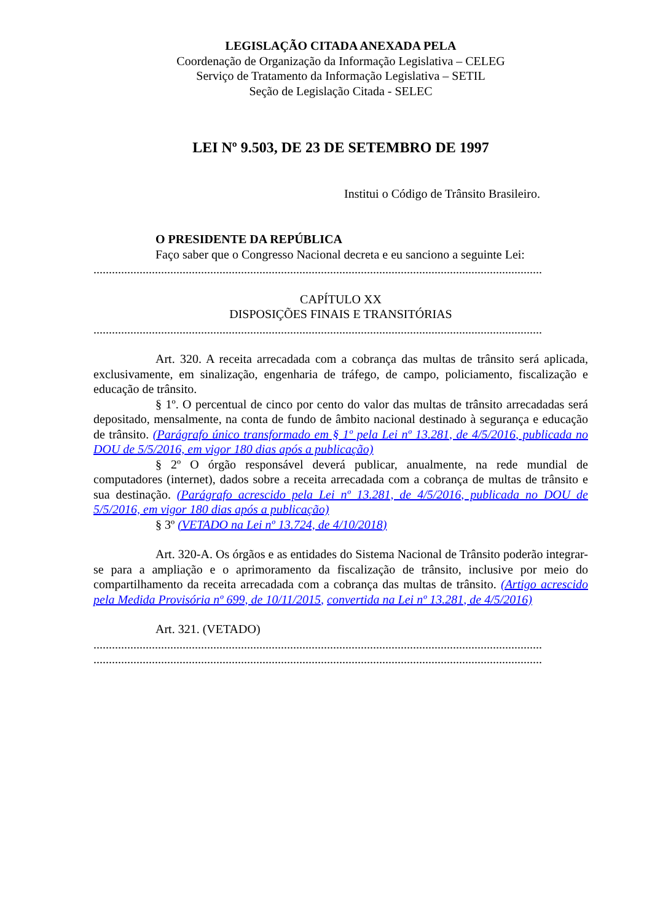LEGISLAÇÃO CITADA ANEXADA PELA
Coordenação de Organização da Informação Legislativa – CELEG
Serviço de Tratamento da Informação Legislativa – SETIL
Seção de Legislação Citada - SELEC
LEI Nº 9.503, DE 23 DE SETEMBRO DE 1997
Institui o Código de Trânsito Brasileiro.
O PRESIDENTE DA REPÚBLICA
Faço saber que o Congresso Nacional decreta e eu sanciono a seguinte Lei:
..................................................................................................................................................
CAPÍTULO XX
DISPOSIÇÕES FINAIS E TRANSITÓRIAS
..................................................................................................................................................
Art. 320. A receita arrecadada com a cobrança das multas de trânsito será aplicada, exclusivamente, em sinalização, engenharia de tráfego, de campo, policiamento, fiscalização e educação de trânsito.
§ 1º. O percentual de cinco por cento do valor das multas de trânsito arrecadadas será depositado, mensalmente, na conta de fundo de âmbito nacional destinado à segurança e educação de trânsito. (Parágrafo único transformado em § 1º pela Lei nº 13.281, de 4/5/2016, publicada no DOU de 5/5/2016, em vigor 180 dias após a publicação)
§ 2º O órgão responsável deverá publicar, anualmente, na rede mundial de computadores (internet), dados sobre a receita arrecadada com a cobrança de multas de trânsito e sua destinação. (Parágrafo acrescido pela Lei nº 13.281, de 4/5/2016, publicada no DOU de 5/5/2016, em vigor 180 dias após a publicação)
§ 3º (VETADO na Lei nº 13.724, de 4/10/2018)
Art. 320-A. Os órgãos e as entidades do Sistema Nacional de Trânsito poderão integrar-se para a ampliação e o aprimoramento da fiscalização de trânsito, inclusive por meio do compartilhamento da receita arrecadada com a cobrança das multas de trânsito. (Artigo acrescido pela Medida Provisória nº 699, de 10/11/2015, convertida na Lei nº 13.281, de 4/5/2016)
Art. 321. (VETADO)
..................................................................................................................................................
..................................................................................................................................................